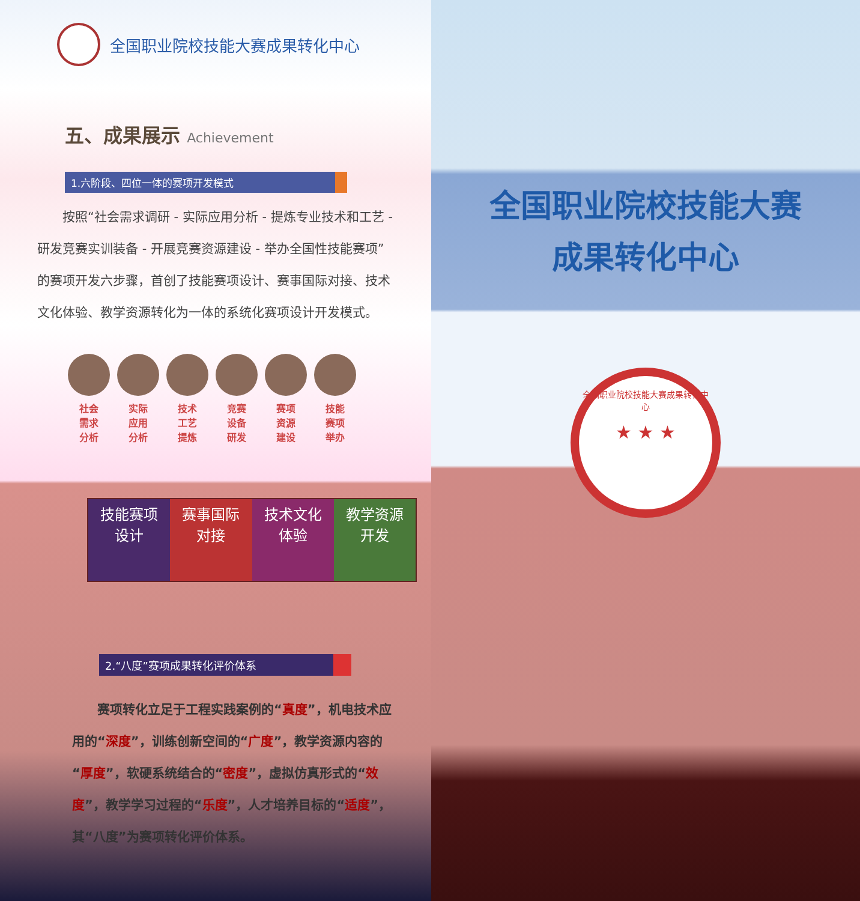全国职业院校技能大赛成果转化中心
五、成果展示 Achievement
1.六阶段、四位一体的赛项开发模式
按照“社会需求调研 - 实际应用分析 - 提炼专业技术和工艺 - 研发竞赛实训装备 - 开展竞赛资源建设 - 举办全国性技能赛项”的赛项开发六步骤，首创了技能赛项设计、赛事国际对接、技术文化体验、教学资源转化为一体的系统化赛项设计开发模式。
社会
需求
分析
实际
应用
分析
技术
工艺
提炼
竞赛
设备
研发
赛项
资源
建设
技能
赛项
举办
技能赛项
设计
赛事国际
对接
技术文化
体验
教学资源
开发
2.“八度”赛项成果转化评价体系
赛项转化立足于工程实践案例的“真度”，机电技术应用的“深度”，训练创新空间的“广度”，教学资源内容的“厚度”，软硬系统结合的“密度”，虚拟仿真形式的“效度”，教学学习过程的“乐度”，人才培养目标的“适度”，其“八度”为赛项转化评价体系。
全国职业院校技能大赛
成果转化中心
全国职业院校技能大赛成果转化中心
★ ★ ★